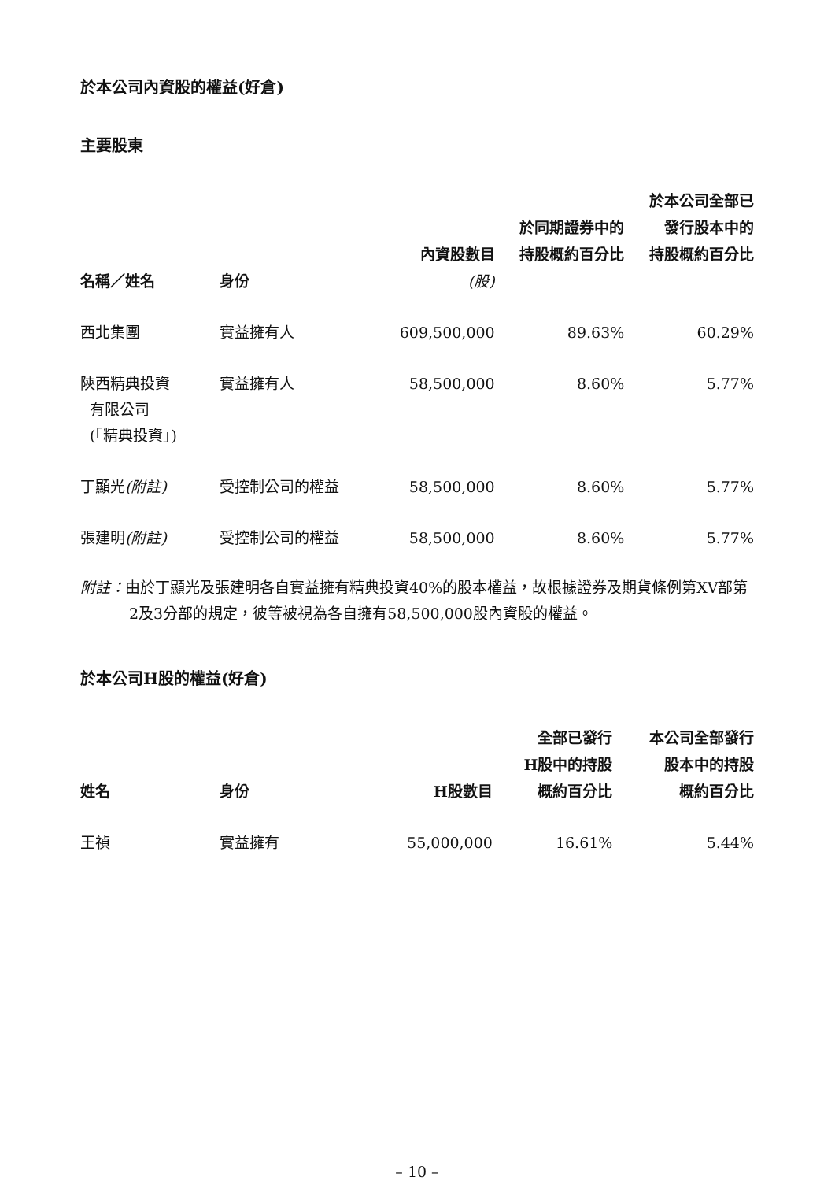於本公司內資股的權益(好倉)
主要股東
| 名稱／姓名 | 身份 | 內資股數目 (股) | 於同期證券中的 持股概約百分比 | 於本公司全部已 發行股本中的 持股概約百分比 |
| --- | --- | --- | --- | --- |
| 西北集團 | 實益擁有人 | 609,500,000 | 89.63% | 60.29% |
| 陝西精典投資 有限公司 (「精典投資」) | 實益擁有人 | 58,500,000 | 8.60% | 5.77% |
| 丁顯光 (附註) | 受控制公司的權益 | 58,500,000 | 8.60% | 5.77% |
| 張建明 (附註) | 受控制公司的權益 | 58,500,000 | 8.60% | 5.77% |
附註：由於丁顯光及張建明各自實益擁有精典投資40%的股本權益，故根據證券及期貨條例第XV部第2及3分部的規定，彼等被視為各自擁有58,500,000股內資股的權益。
於本公司H股的權益(好倉)
| 姓名 | 身份 | H股數目 | 全部已發行 H股中的持股 概約百分比 | 本公司全部發行 股本中的持股 概約百分比 |
| --- | --- | --- | --- | --- |
| 王禎 | 實益擁有 | 55,000,000 | 16.61% | 5.44% |
– 10 –